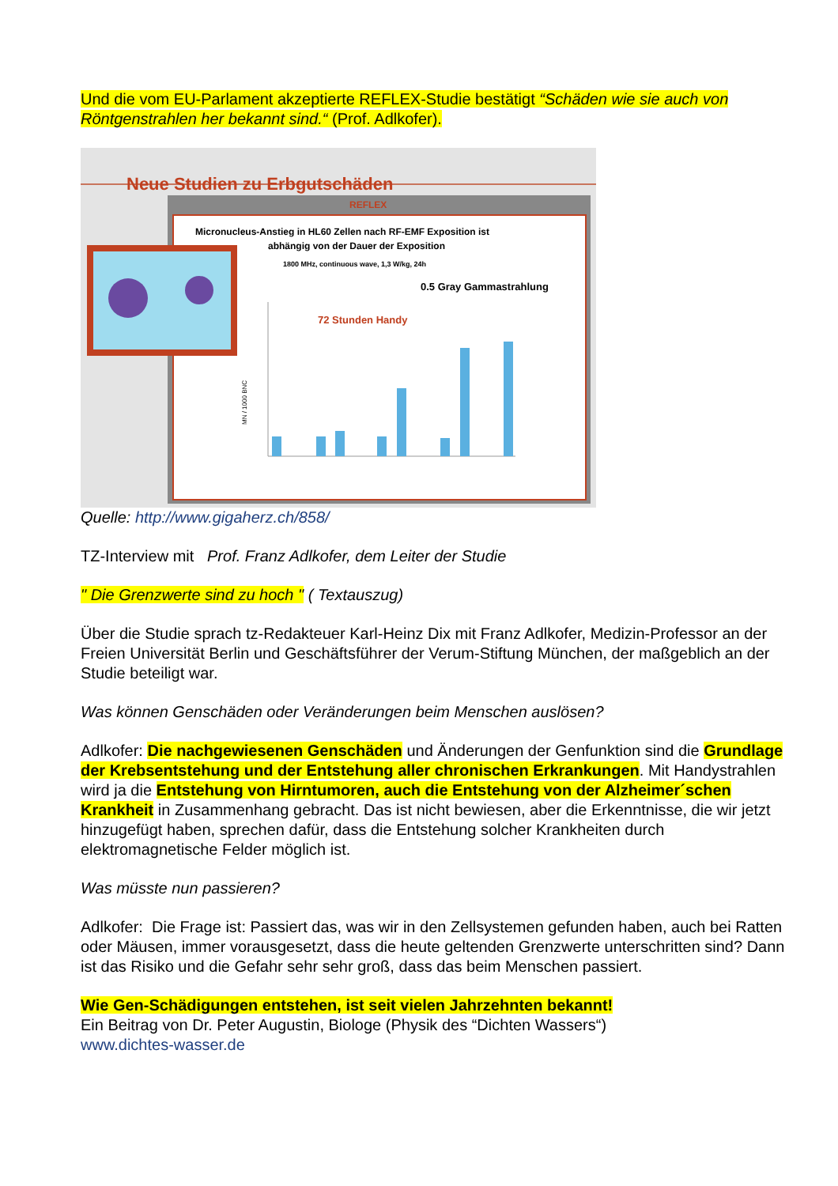Und die vom EU-Parlament akzeptierte REFLEX-Studie bestätigt “Schäden wie sie auch von Röntgenstrahlen her bekannt sind.“ (Prof. Adlkofer).
Neue Studien zu Erbgutschäden
REFLEX
Micronucleus-Anstieg in HL60 Zellen nach RF-EMF Exposition ist
abhängig von der Dauer der Exposition
1800 MHz, continuous wave, 1,3 W/kg, 24h
0.5 Gray Gammastrahlung
72 Stunden Handy
MN / 1000 BNC
Quelle: http://www.gigaherz.ch/858/
TZ-Interview mit Prof. Franz Adlkofer, dem Leiter der Studie
" Die Grenzwerte sind zu hoch " ( Textauszug)
Über die Studie sprach tz-Redakteuer Karl-Heinz Dix mit Franz Adlkofer, Medizin-Professor an der Freien Universität Berlin und Geschäftsführer der Verum-Stiftung München, der maßgeblich an der Studie beteiligt war.
Was können Genschäden oder Veränderungen beim Menschen auslösen?
Adlkofer: Die nachgewiesenen Genschäden und Änderungen der Genfunktion sind die Grundlage der Krebsentstehung und der Entstehung aller chronischen Erkrankungen. Mit Handystrahlen wird ja die Entstehung von Hirntumoren, auch die Entstehung von der Alzheimer´schen Krankheit in Zusammenhang gebracht. Das ist nicht bewiesen, aber die Erkenntnisse, die wir jetzt hinzugefügt haben, sprechen dafür, dass die Entstehung solcher Krankheiten durch elektromagnetische Felder möglich ist.
Was müsste nun passieren?
Adlkofer: Die Frage ist: Passiert das, was wir in den Zellsystemen gefunden haben, auch bei Ratten oder Mäusen, immer vorausgesetzt, dass die heute geltenden Grenzwerte unterschritten sind? Dann ist das Risiko und die Gefahr sehr sehr groß, dass das beim Menschen passiert.
Wie Gen-Schädigungen entstehen, ist seit vielen Jahrzehnten bekannt!
Ein Beitrag von Dr. Peter Augustin, Biologe (Physik des “Dichten Wassers“)
www.dichtes-wasser.de